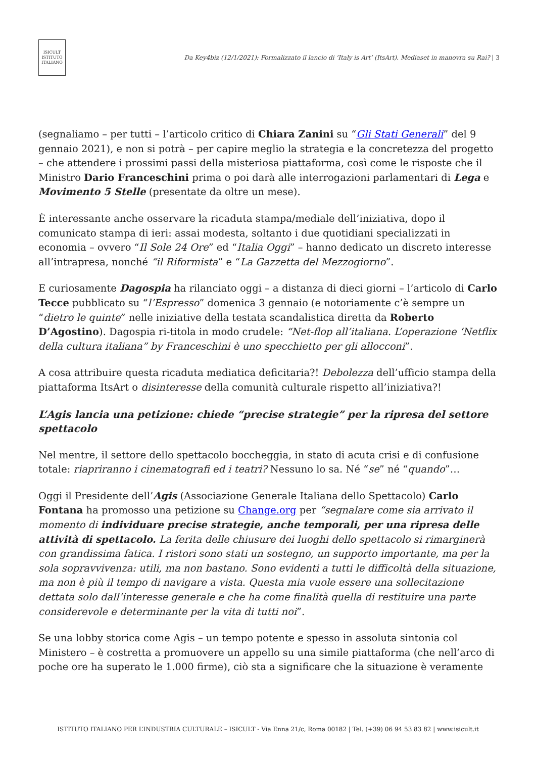ISICULT
ISTITUTO ITALIANO
Da Key4biz (12/1/2021): Formalizzato il lancio di ‘Italy is Art’ (ItsArt). Mediaset in manovra su Rai? | 3
(segnaliamo – per tutti – l’articolo critico di Chiara Zanini su “Gli Stati Generali” del 9 gennaio 2021), e non si potrà – per capire meglio la strategia e la concretezza del progetto – che attendere i prossimi passi della misteriosa piattaforma, così come le risposte che il Ministro Dario Franceschini prima o poi darà alle interrogazioni parlamentari di Lega e Movimento 5 Stelle (presentate da oltre un mese).
È interessante anche osservare la ricaduta stampa/mediale dell’iniziativa, dopo il comunicato stampa di ieri: assai modesta, soltanto i due quotidiani specializzati in economia – ovvero “Il Sole 24 Ore” ed “Italia Oggi” – hanno dedicato un discreto interesse all’intrapresa, nonché “il Riformista” e “La Gazzetta del Mezzogiorno”.
E curiosamente Dagospia ha rilanciato oggi – a distanza di dieci giorni – l’articolo di Carlo Tecce pubblicato su “l’Espresso” domenica 3 gennaio (e notoriamente c’è sempre un “dietro le quinte” nelle iniziative della testata scandalistica diretta da Roberto D’Agostino). Dagospia ri-titola in modo crudele: “Net-flop all’italiana. L’operazione ‘Netflix della cultura italiana” by Franceschini è uno specchietto per gli allocconi”.
A cosa attribuire questa ricaduta mediatica deficitaria?! Debolezza dell’ufficio stampa della piattaforma ItsArt o disinteresse della comunità culturale rispetto all’iniziativa?!
L’Agis lancia una petizione: chiede “precise strategie” per la ripresa del settore spettacolo
Nel mentre, il settore dello spettacolo boccheggia, in stato di acuta crisi e di confusione totale: riapriranno i cinematografi ed i teatri? Nessuno lo sa. Né “se” né “quando”…
Oggi il Presidente dell’Agis (Associazione Generale Italiana dello Spettacolo) Carlo Fontana ha promosso una petizione su Change.org per “segnalare come sia arrivato il momento di individuare precise strategie, anche temporali, per una ripresa delle attività di spettacolo. La ferita delle chiusure dei luoghi dello spettacolo si rimarginerà con grandissima fatica. I ristori sono stati un sostegno, un supporto importante, ma per la sola sopravvivenza: utili, ma non bastano. Sono evidenti a tutti le difficoltà della situazione, ma non è più il tempo di navigare a vista. Questa mia vuole essere una sollecitazione dettata solo dall’interesse generale e che ha come finalità quella di restituire una parte considerevole e determinante per la vita di tutti noi”.
Se una lobby storica come Agis – un tempo potente e spesso in assoluta sintonia col Ministero – è costretta a promuovere un appello su una simile piattaforma (che nell’arco di poche ore ha superato le 1.000 firme), ciò sta a significare che la situazione è veramente
ISTITUTO ITALIANO PER L’INDUSTRIA CULTURALE – ISICULT - Via Enna 21/c, Roma 00182 | Tel. (+39) 06 94 53 83 82 | www.isicult.it